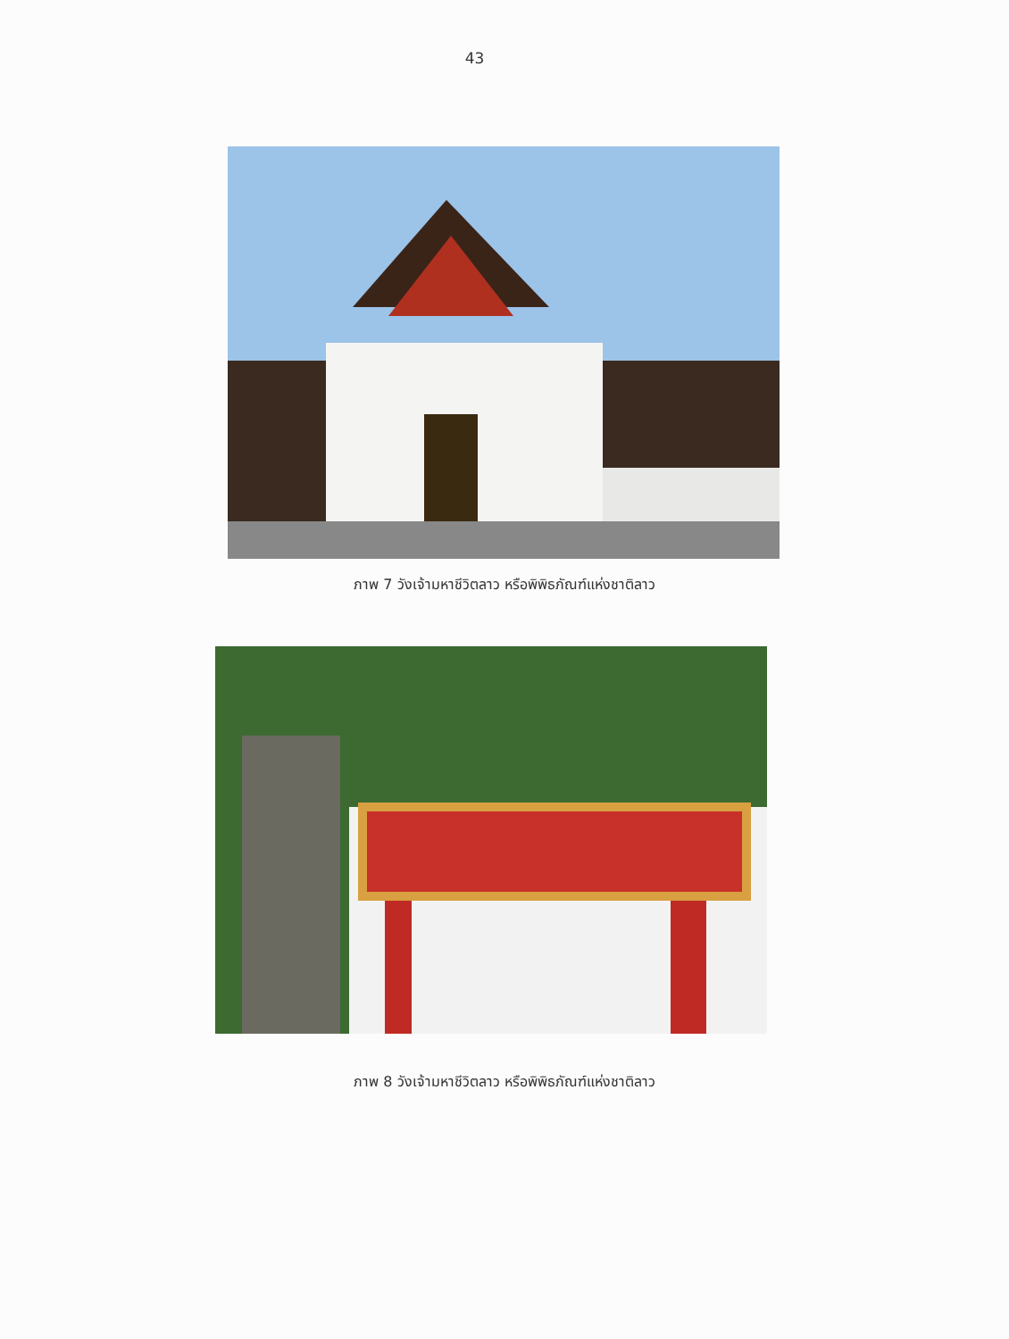43
ภาพ 7 วังเจ้ามหาชีวิตลาว หรือพิพิธภัณฑ์แห่งชาติลาว
ภาพ 8 วังเจ้ามหาชีวิตลาว หรือพิพิธภัณฑ์แห่งชาติลาว